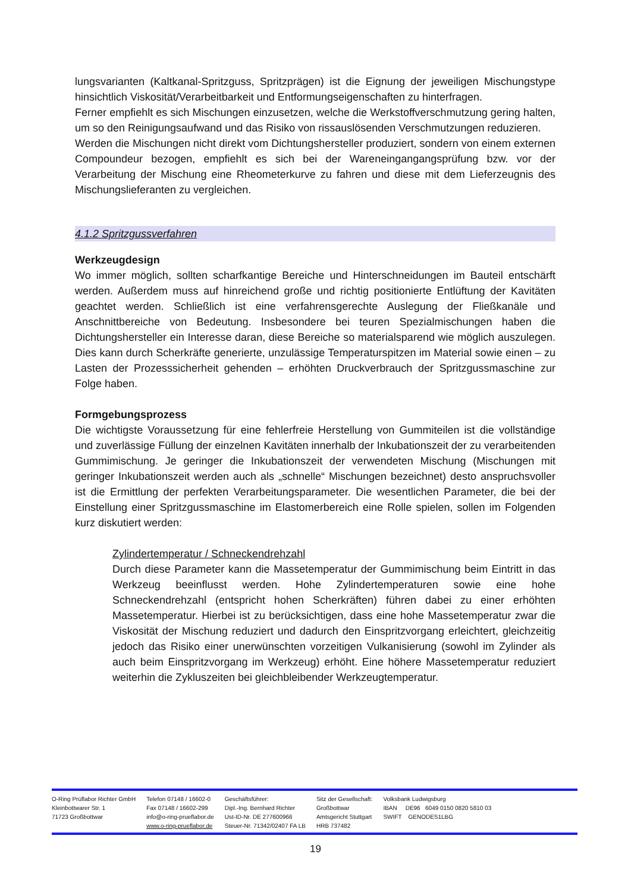lungsvarianten (Kaltkanal-Spritzguss, Spritzprägen) ist die Eignung der jeweiligen Mischungstype hinsichtlich Viskosität/Verarbeitbarkeit und Entformungseigenschaften zu hinterfragen.
Ferner empfiehlt es sich Mischungen einzusetzen, welche die Werkstoffverschmutzung gering halten, um so den Reinigungsaufwand und das Risiko von rissauslösenden Verschmutzungen reduzieren.
Werden die Mischungen nicht direkt vom Dichtungshersteller produziert, sondern von einem externen Compoundeur bezogen, empfiehlt es sich bei der Wareneingangangsprüfung bzw. vor der Verarbeitung der Mischung eine Rheometerkurve zu fahren und diese mit dem Lieferzeugnis des Mischungslieferanten zu vergleichen.
4.1.2 Spritzgussverfahren
Werkzeugdesign
Wo immer möglich, sollten scharfkantige Bereiche und Hinterschneidungen im Bauteil entschärft werden. Außerdem muss auf hinreichend große und richtig positionierte Entlüftung der Kavitäten geachtet werden. Schließlich ist eine verfahrensgerechte Auslegung der Fließkanäle und Anschnittbereiche von Bedeutung. Insbesondere bei teuren Spezialmischungen haben die Dichtungshersteller ein Interesse daran, diese Bereiche so materialsparend wie möglich auszulegen. Dies kann durch Scherkräfte generierte, unzulässige Temperaturspitzen im Material sowie einen – zu Lasten der Prozesssicherheit gehenden – erhöhten Druckverbrauch der Spritzgussmaschine zur Folge haben.
Formgebungsprozess
Die wichtigste Voraussetzung für eine fehlerfreie Herstellung von Gummiteilen ist die vollständige und zuverlässige Füllung der einzelnen Kavitäten innerhalb der Inkubationszeit der zu verarbeitenden Gummimischung. Je geringer die Inkubationszeit der verwendeten Mischung (Mischungen mit geringer Inkubationszeit werden auch als „schnelle“ Mischungen bezeichnet) desto anspruchsvoller ist die Ermittlung der perfekten Verarbeitungsparameter. Die wesentlichen Parameter, die bei der Einstellung einer Spritzgussmaschine im Elastomerbereich eine Rolle spielen, sollen im Folgenden kurz diskutiert werden:
Zylindertemperatur / Schneckendrehzahl
Durch diese Parameter kann die Massetemperatur der Gummimischung beim Eintritt in das Werkzeug beeinflusst werden. Hohe Zylindertemperaturen sowie eine hohe Schneckendrehzahl (entspricht hohen Scherkräften) führen dabei zu einer erhöhten Massetemperatur. Hierbei ist zu berücksichtigen, dass eine hohe Massetemperatur zwar die Viskosität der Mischung reduziert und dadurch den Einspritzvorgang erleichtert, gleichzeitig jedoch das Risiko einer unerwünschten vorzeitigen Vulkanisierung (sowohl im Zylinder als auch beim Einspritzvorgang im Werkzeug) erhöht. Eine höhere Massetemperatur reduziert weiterhin die Zykluszeiten bei gleichbleibender Werkzeugtemperatur.
O-Ring Prüflabor Richter GmbH
Kleinbottwarer Str. 1
71723 Großbottwar
Telefon 07148 / 16602-0
Fax 07148 / 16602-299
info@o-ring-prueflabor.de
www.o-ring-prueflabor.de
Geschäftsführer:
Dipl.-Ing. Bernhard Richter
Ust-ID-Nr. DE 277600966
Steuer-Nr. 71342/02407 FA LB
Sitz der Gesellschaft:
Großbottwar
Amtsgericht Stuttgart
HRB 737482
Volksbank Ludwigsburg
IBAN DE96 6049 0150 0820 5810 03
SWIFT GENODES1LBG
19